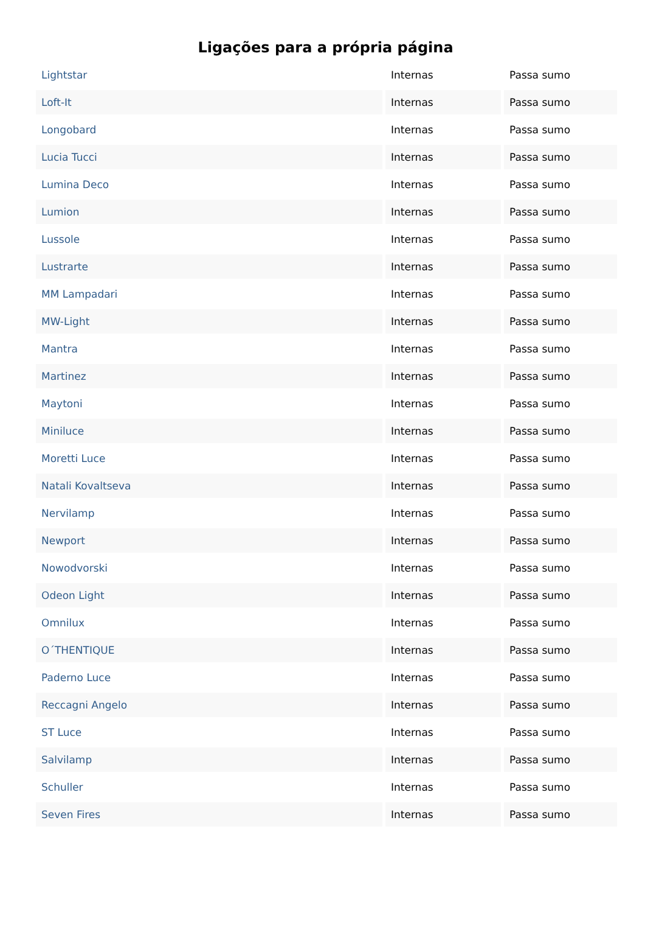Ligações para a própria página
| Lightstar | Internas | Passa sumo |
| Loft-It | Internas | Passa sumo |
| Longobard | Internas | Passa sumo |
| Lucia Tucci | Internas | Passa sumo |
| Lumina Deco | Internas | Passa sumo |
| Lumion | Internas | Passa sumo |
| Lussole | Internas | Passa sumo |
| Lustrarte | Internas | Passa sumo |
| MM Lampadari | Internas | Passa sumo |
| MW-Light | Internas | Passa sumo |
| Mantra | Internas | Passa sumo |
| Martinez | Internas | Passa sumo |
| Maytoni | Internas | Passa sumo |
| Miniluce | Internas | Passa sumo |
| Moretti Luce | Internas | Passa sumo |
| Natali Kovaltseva | Internas | Passa sumo |
| Nervilamp | Internas | Passa sumo |
| Newport | Internas | Passa sumo |
| Nowodvorski | Internas | Passa sumo |
| Odeon Light | Internas | Passa sumo |
| Omnilux | Internas | Passa sumo |
| O´THENTIQUE | Internas | Passa sumo |
| Paderno Luce | Internas | Passa sumo |
| Reccagni Angelo | Internas | Passa sumo |
| ST Luce | Internas | Passa sumo |
| Salvilamp | Internas | Passa sumo |
| Schuller | Internas | Passa sumo |
| Seven Fires | Internas | Passa sumo |